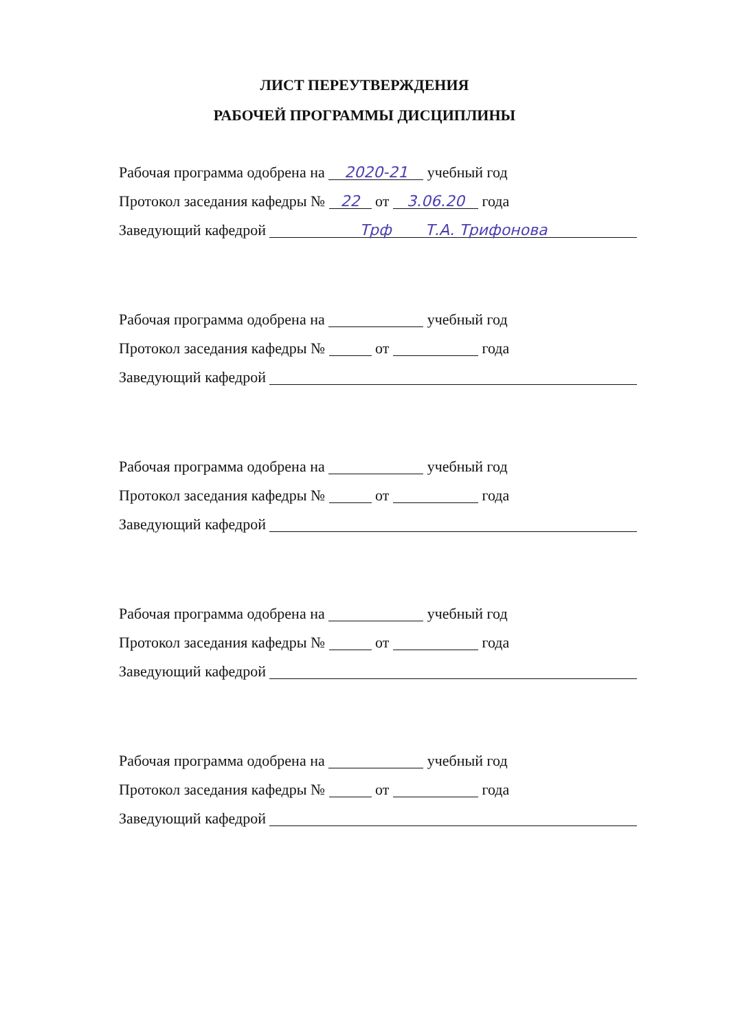ЛИСТ ПЕРЕУТВЕРЖДЕНИЯ
РАБОЧЕЙ ПРОГРАММЫ ДИСЦИПЛИНЫ
Рабочая программа одобрена на 2020-21 учебный год
Протокол заседания кафедры № 22 от 3.06.20 года
Заведующий кафедрой Трф Т.А. Трифонова
Рабочая программа одобрена на учебный год
Протокол заседания кафедры № от года
Заведующий кафедрой
Рабочая программа одобрена на учебный год
Протокол заседания кафедры № от года
Заведующий кафедрой
Рабочая программа одобрена на учебный год
Протокол заседания кафедры № от года
Заведующий кафедрой
Рабочая программа одобрена на учебный год
Протокол заседания кафедры № от года
Заведующий кафедрой